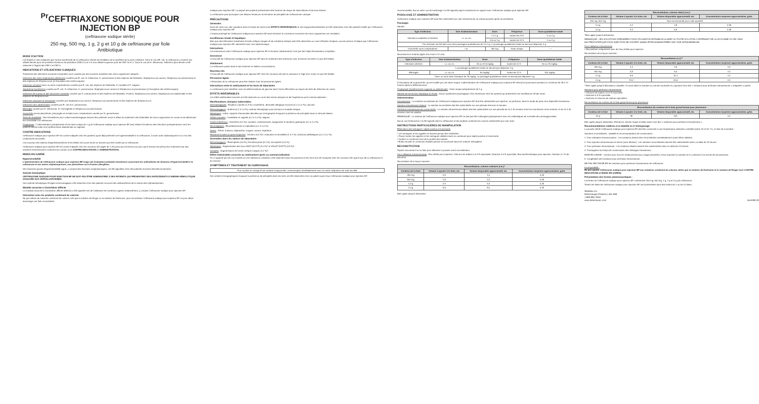<sup>Pr</sup>CEFTRIAXONE SODIQUE POUR INJECTION BP
(ceftriaxone sodique stérile)
250 mg, 500 mg, 1 g, 2 g et 10 g de ceftriaxone par fiole
Antibiotique
MODE D'ACTION
Les études in vitro indiquent que l'action bactéricide de la ceftriaxone résulte de l'inhibition de la synthèse de la paroi cellulaire. Dans le cas d'E. coli, la ceftriaxone a montré une affinité élevée pour les protéines fixatrices de pénicilline (PBP) 1a et 3 et une affinité moyenne pour les PBP 1b et 2. Dans le cas de H. influenzae, l'affinité la plus élevée a été observée à l'égard des PBP 4 et PBP 5.
INDICATIONS ET UTILISATIONS CLINIQUES
Traitement des infections suivantes lorsqu'elles sont causées par des souches sensibles des micro-organismes indiqués :
Infections des voies respiratoires inférieures causées par E. coli, H. influenzae, K. pneumoniae et des espèces de Klebsiella, Staphylococcus aureus, Streptococcus pneumoniae et des espèces de Streptococcus (à l'exception des entérocoques).
Infections urinaires (avec ou sans complications) causées par E. coli, des espèces de Klebsiella, P. mirabilis et P. vulgaris.
Septicémie bactérienne causée par E. coli, H. influenzae, K. pneumoniae, Staphylococcus aureus et Streptococcus pneumoniae (à l'exception des entérocoques).
Infections de la peau et des structures cutanées causées par K. pneumoniae et des espèces de Klebsiella, Proteus, Staphylococcus aureus, Staphylococcus epidermidis et des espèces de Streptococcus.
Infections osseuses et articulaires causées par Staphylococcus aureus, Streptococcus pneumoniae et des espèces de Streptococcus.
Infections intra-abdominales causées par E. coli et K. pneumoniae.
Méningite causée par H. influenzae, N. meningitidis et Streptococcus pneumoniae.
Gonorrhée (cervicale/urétrale, pharyngée et rectale) sans complications causée par N. gonorrhoeae.
Tests de sensibilité : Des échantillons pour culture bactériologique doivent être prélevés avant le début du traitement afin d'identifier les micro-organismes en cause et de déterminer leur sensibilité à la ceftriaxone.
Prophylaxie : L'administration préopératoire d'une dose unique de 1 g de Ceftriaxone sodique pour injection BP peut réduire l'incidence des infections postopératoires chez les patients devant subir une hystérectomie abdominale ou vaginale.
CONTRE-INDICATIONS
Ceftriaxone sodique pour injection BP est contre-indiquée chez les patients ayant déjà présenté une hypersensibilité à la ceftriaxone, à toute autre céphalosporine ou à l'un des composants du produit.
Les nouveau-nés atteints d'hyperbilirubinémie et les bébés nés avant terme ne doivent pas être traités par la ceftriaxone.
Ceftriaxone sodique pour injection BP est contre-indiquée chez les nouveau-nés (âgés de ≤ 28 jours) qui ont besoin (ou pour qui le besoin est prévu) d'un traitement par des solutions intraveineuses contenant du calcium (voir CONTRE-INDICATIONS et ADMINISTRATION).
MISES EN GARDE
Hypersensibilité
L'administration de Ceftriaxone sodique pour injection BP exige une évaluation préalable minutieuse concernant les antécédents de réactions d'hypersensibilité à la ceftriaxone et aux autres céphalosporines, aux pénicillines ou à d'autres allergènes.
Des réactions graves d'hypersensibilité aiguë, y compris des réactions anaphylactiques, ont été signalées chez des patients recevant des bêta-lactamines.
Anémie hémolytique
CEFTRIAXONE SODIQUE POUR INJECTION BP NE DOIT PAS ÊTRE ADMINISTRÉE À DES PATIENTS QUI PRÉSENTENT DES ANTÉCÉDENTS D'ANÉMIE HÉMOLYTIQUE ASSOCIÉE AUX CÉPHALOSPORINES.
Une anémie hémolytique d'origine immunologique a été observée chez des patients recevant des antibactériens de la classe des céphalosporines.
Maladie associée à Clostridium difficile
La maladie associée à Clostridium difficile (MACD) a été signalée lors de l'utilisation de nombreux agents antibactériens, y compris Ceftriaxone sodique pour injection BP.
Interaction avec les produits contenant du calcium
Ne pas utiliser de solvants contenant du calcium, tels que la solution de Ringer ou la solution de Hartmann, pour reconstituer Ceftriaxone sodique pour injection BP ou pour diluer davantage une fiole reconstituée.
sodique pour injection BP. La plupart des patients présentaient des facteurs de risque de stase biliaire et de boue biliaire.
La ceftriaxone peut provoquer une lithiase rénale par la formation de précipités de ceftriaxonate calcique.
PRÉCAUTIONS
Générales
Dans de rares cas, des variations dans le temps de Quick (voir EFFETS INDÉSIRABLES) et une hypoprothrombinémie ont été observées chez des patients traités par Ceftriaxone sodique pour injection BP.
L'emploi prolongé de Ceftriaxone sodique pour injection BP peut entraîner la croissance excessive de micro-organismes non sensibles.
Insuffisance rénale et hépatique
Bien que des élévations transitoires d'azote uréique sanguin et de créatinine sérique aient été observées au cours d'études cliniques, aucune preuve n'indique que Ceftriaxone sodique pour injection BP, administré seul, soit néphrotoxique.
Interactions
Les interactions entre Ceftriaxone sodique pour injection BP et d'autres médicaments n'ont pas fait l'objet d'évaluations complètes.
Grossesse
L'innocuité de Ceftriaxone sodique pour injection BP dans le traitement des infections chez la femme enceinte n'a pas été établie.
Allaitement
La ceftriaxone passe dans le lait maternel en faibles concentrations.
Nouveau-nés
L'innocuité de Ceftriaxone sodique pour injection BP chez les nouveau-nés (de la naissance à l'âge d'un mois) n'a pas été établie.
Personnes âgées
L'élimination de la ceftriaxone peut être réduite chez les personnes âgées.
Interactions entre le médicament et les tests de laboratoire
La ceftriaxone peut interférer avec les déterminations de glucose dans l'urine effectuées au moyen de tests de réduction du cuivre.
EFFETS INDÉSIRABLES
Les effets indésirables suivants ont été observés au cours des essais cliniques et de l'expérience post-commercialisation :
Manifestations cliniques indésirables
Dermatologiques : Éruption cutanée (1,3 %); exanthème, dermatite allergique et prurit (0,1 à 1,0 %); urticaire.
Hématologiques : Anémie (0,1 à 1,0 %); anémie hémolytique auto-immune et maladie sérique.
Hépatiques : Ictère, rapports d'anomalies décelées par échographie évoquant la présence de précipités dans la vésicule biliaire.
Génito-urinaires : Candidose et vaginite (0,1 à 1,0 %); oligurie.
Gastro-intestinaux : Diarrhées (3,3 %); nausées, vomissements, dysgueusie et douleurs gastriques (0,1 à 1,0 %).
Neurologiques : Étourdissements et céphalées (0,1 à 1,0 %).
Divers : Fièvre, frissons, diaphorèse, rougeur, sueurs, érythème.
Réactions locales au point d'injection : Douleur (9,4 %)*; induration et sensibilité (1 à 2 %); réactions phlébitiques (0,1 à 1,0 %).
Anomalies dans les valeurs de laboratoire
Hématologiques : Éosinophilie (4,6 %), thrombocytose (5,1 %), leucopénie (2,0 %).
Hépatiques : Augmentation des taux d'AST (SGOT) (4,0 %)* et d'ALAT (SGPT) (4,8 %)*.
Urinaires : Augmentation de l'azote uréique sanguin (1,1 %)*.
Effets indésirables associés au médicament après sa commercialisation
On a rapporté peu de cas mortels où une substance cristalline a été observée dans les poumons et les reins lors de l'autopsie chez les nouveau-nés ayant reçu de la ceftriaxone et du calcium.
SYMPTÔMES ET TRAITEMENT DU SURDOSAGE
| Pour la prise en charge d'une surdose soupçonnée, communiquez immédiatement avec le centre antipoison de votre localité. |
Des ombres échographiques évoquant la présence de précipités dans les reins ont été observées chez un patient ayant reçu Ceftriaxone sodique pour injection BP.
recommandée). Aucun autre cas de surdosage n'a été signalé jusqu'à maintenant en rapport avec Ceftriaxone sodique pour injection BP.
POSOLOGIE ET ADMINISTRATION
Ceftriaxone sodique pour injection BP peut être administré par voie intraveineuse ou intramusculaire après reconstitution.
Posologie
Adultes
| Type d'infection | Voie d'administration | Dose | Fréquence | Dose quotidienne totale |
| --- | --- | --- | --- | --- |
| Infections modérées et sévères | i.v. ou i.m. | 1 à 2 g | toutes les 24 h | 1 ou 2 g |
| | | 0,5 ou 1 g | toutes les 12 h | 1 ou 2 g |
| Peu d'essais ont été faits avec des posologies quotidiennes de 3 à 4 g. La posologie quotidienne totale ne doit pas dépasser 4 g. | | | | |
| Gonorrhée sans complications | i.m. | 250 mg | Dose unique | — |
Nourrissons et enfants (âgés d'un mois à 12 ans)
| Type d'infection | Voie d'administration | Dose | Fréquence | Dose quotidienne totale |
| --- | --- | --- | --- | --- |
| Infections sévères | i.v. ou i.m. | 25 ou 37,5 mg/kg | toutes les 12 h | 50 ou 75 mg/kg |
| La posologie quotidienne totale ne devrait pas dépasser 2 g. | | | | |
| Méningite | i.v. ou i.m. | 50 mg/kg* | toutes les 12 h | 100 mg/kg |
| * Avec ou sans dose d'attaque de 75 mg/kg. La posologie quotidienne totale ne devrait pas dépasser 4 g. | | | | |
À l'exception de la gonorrhée, qui est traitée par une dose unique, l'administration de Ceftriaxone sodique pour injection BP devrait se poursuivre pendant un minimum de 48 à 72 heures après la défervescence.
Prophylaxie (hystérectomie vaginale ou abdominale) : Dose unique préopératoire de 1 g.
Atteinte de la fonction hépatique et rénale : Aucun ajustement posologique n'est nécessaire chez les patients qui présentent une insuffisance rénale seule.
Administration
Intraveineuse : La solution reconstituée de Ceftriaxone sodique pour injection BP doit être administrée par injection, en perfusion, dans le mode de pose d'un dispositif intraveineux.
Injection intraveineuse (bolus) : La solution reconstituée doit être administrée sur une période d'environ 5 minutes.
Perfusion intraveineuse de courte durée : La solution intraveineuse diluée doit être administrée sur une période de 10 à 15 minutes chez les nourrissons et les enfants, et de 20 à 30 minutes chez les adultes.
REMARQUE : La solution de Ceftriaxone sodique pour injection BP ne doit pas être mélangée physiquement avec les antibiotiques de la famille des aminoglycosides.
Aucun cas d'interaction n'a été signalé entre la ceftriaxone et les produits contenant du calcium administrés par voie orale.
INSTRUCTIONS PARTICULIÈRES DE MANIPULATION
Élimination des seringues / objets pointus et tranchants
• Les seringues et les aiguilles ne doivent jamais être réutilisées.
• Placez toutes les aiguilles et les seringues utilisées dans un contenant pour objets pointus et tranchants.
• Gardez ce contenant hors de la portée des enfants.
• Évitez de jeter le contenant d'objets pointus et tranchants dans les ordures ménagères.
RECONSTITUTION
Tapoter doucement sur la fiole pour détacher la poudre avant reconstitution.
Pour utilisation intramusculaire : Eau stérile pour injection; Chlorure de sodium à 0,9 % injectable; Dextrose à 5 % injectable; Eau bactériostatique pour injection; Solution à 1 % de lidocaïne.
Reconstituer de la façon suivante :
| Reconstitution, volume ordinaire (i.m.)* | | | |
| --- | --- | --- | --- |
| Contenu de la fiole | Volume à ajouter à la fiole, mL | Volume disponible approximatif, mL | Concentration moyenne approximative, g/mL |
| 250 mg | 0,9 | 1,0 | 0,25 |
| 500 mg | 1,8 | 2,0 | 0,25 |
| 1,0 g | 3,3 | 4,0 | 0,25 |
| 2,0 g | 6,6 | 8,0 | 0,25 |
Bien agiter jusqu'à dissolution
| Reconstitution, volume réduit (i.m.)* | | | |
| --- | --- | --- | --- |
| Contenu de la fiole | Volume à ajouter à la fiole, mL | Volume disponible approximatif, mL | Concentration moyenne approximative, g/mL |
| 250 mg, 500 mg | Non recommandé pour cette quantité | | |
| 1,0 g | 2,2 | 2,8 | 0,35 |
| 2,0 g | 4,4 | 5,6 | 0,35 |
*Bien agiter jusqu'à dissolution.
REMARQUE : LES SOLUTIONS PRÉPARÉES POUR UTILISATION INTRAMUSCULAIRE OU TOUTE SOLUTION CONTENANT DE LA LIDOCAÏNE OU DE L'EAU BACTÉRIOSTATIQUE POUR INJECTION NE DOIVENT JAMAIS ÊTRE ADMINISTRÉES PAR VOIE INTRAVEINEUSE.
Pour utilisation intraveineuse
• Reconstituer uniquement avec de l'eau stérile pour injection.
Reconstituer de la façon suivante :
| Reconstitution (i.v.)** | | | |
| --- | --- | --- | --- |
| Contenu de la fiole | Volume à ajouter à la fiole, mL | Volume disponible approximatif, mL | Concentration moyenne approximative, g/mL |
| 250 mg | 2,4 | 2,5 | 0,1 |
| 500 mg | 4,8 | 5,0 | 0,1 |
| 1,0 g | 9,6 | 10,1 | 0,1 |
| 2,0 g | 19,2 | 20,5 | 0,1 |
**Bien agiter jusqu'à dissolution complète. On peut diluer la solution au volume souhaité en y ajoutant l'une des « solutions pour perfusion intraveineuse » indiquées ci-après.
Solutions pour perfusion intraveineuse
• Chlorure de sodium à 0,9 % injectable
• Dextrose à 5 % injectable
• Dextrose et chlorure de sodium injectables
Reconstitution du contenu de la fiole grand format pour pharmacie
| Reconstitution du contenu de la fiole grand format pour pharmacie | | | |
| --- | --- | --- | --- |
| Contenu de la fiole | Volume à ajouter à la fiole, mL | Volume disponible approximatif, mL | Concentration moyenne approximative, g/mL |
| 10 g | 95 | 101 | 0,1 |
Bien agiter jusqu'à dissolution. Extraire le volume requis et diluer dans l'une des « solutions pour perfusion intraveineuse ».
Recommandations relatives à la stabilité et à l'entreposage
La poudre stérile Ceftriaxone sodique pour injection BP doit être conservée à une température ambiante contrôlée (entre 15 et 30 °C), à l'abri de la lumière.
Solutions reconstituées : stabilité et recommandations de conservation :
1. Pour utilisation intramusculaire : Les solutions doivent être reconstituées immédiatement avant d'être utilisées.
2. Pour injection intraveineuse en bolus (sans dilution) : Les solutions reconstituées doivent être administrées dans un délai de 24 heures.
3. Pour perfusion intraveineuse : Les solutions diluées doivent être administrées dans un délai de 24 heures.
4. Prolongation du temps de conservation des mélanges intraveineux.
MISE EN GARDE : Comme pour tous les médicaments pour usage parentéral, il faut examiner la solution et le contenant à la recherche de particules.
5. Congélation des solutions pour perfusion intraveineuse.
NE PAS RECONGELER les solutions pour perfusion intraveineuse de ceftriaxone.
Incompatibilité :
Ne pas ajouter Ceftriaxone sodique pour injection BP aux solutions contenant du calcium, telles que la solution de Hartmann et la solution de Ringer (voir CONTRE-INDICATIONS et MISES EN GARDE).
Présentation des formes pharmaceutiques :
Les fioles de Ceftriaxone sodique pour injection BP contiennent 250 mg, 500 mg, 1 g, 2 g et 10 g de ceftriaxone.
Toutes les fioles de Ceftriaxone sodique pour injection BP sont présentées dans des boîtes de 1 ou de 10 fioles.
SteriMax Inc.
Mississauga (Ontario) L4W 4M6
1-800-881-3550
www.sterimaxinc.com BAA000.03